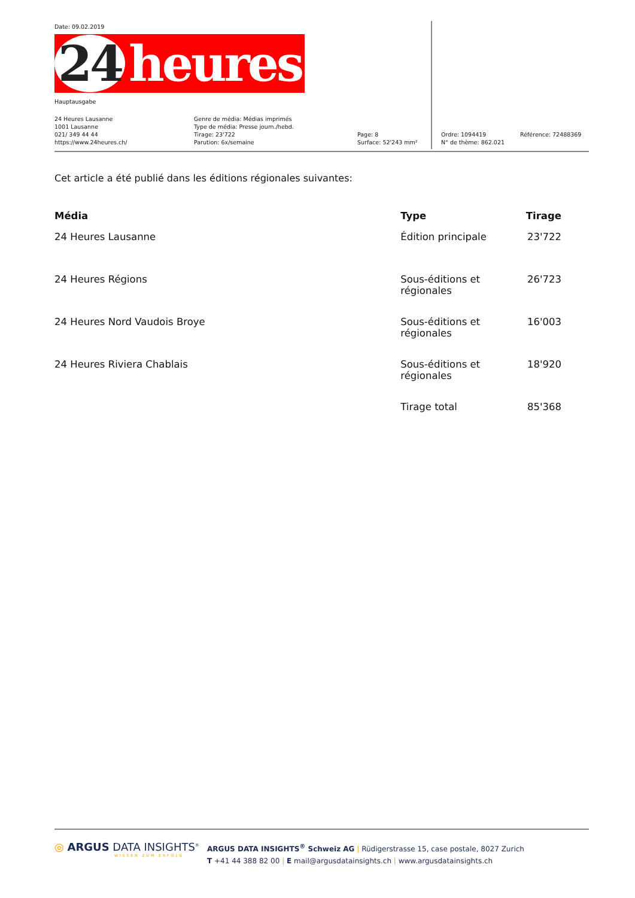Date: 09.02.2019
24 heures
Hauptausgabe
24 Heures Lausanne
1001 Lausanne
021/ 349 44 44
https://www.24heures.ch/
Genre de média: Médias imprimés
Type de média: Presse journ./hebd.
Tirage: 23'722
Parution: 6x/semaine
Page: 8
Surface: 52'243 mm²
Ordre: 1094419
N° de thème: 862.021
Référence: 72488369
Cet article a été publié dans les éditions régionales suivantes:
| Média | Type | Tirage |
| --- | --- | --- |
| 24 Heures Lausanne | Édition principale | 23'722 |
| 24 Heures Régions | Sous-éditions et régionales | 26'723 |
| 24 Heures Nord Vaudois Broye | Sous-éditions et régionales | 16'003 |
| 24 Heures Riviera Chablais | Sous-éditions et régionales | 18'920 |
| | Tirage total | 85'368 |
◎ ARGUS DATA INSIGHTS<sup>®</sup>
WISSEN ZUM ERFOLG
ARGUS DATA INSIGHTS<sup>®</sup> Schweiz AG | Rüdigerstrasse 15, case postale, 8027 Zurich
T +41 44 388 82 00 | E mail@argusdatainsights.ch | www.argusdatainsights.ch